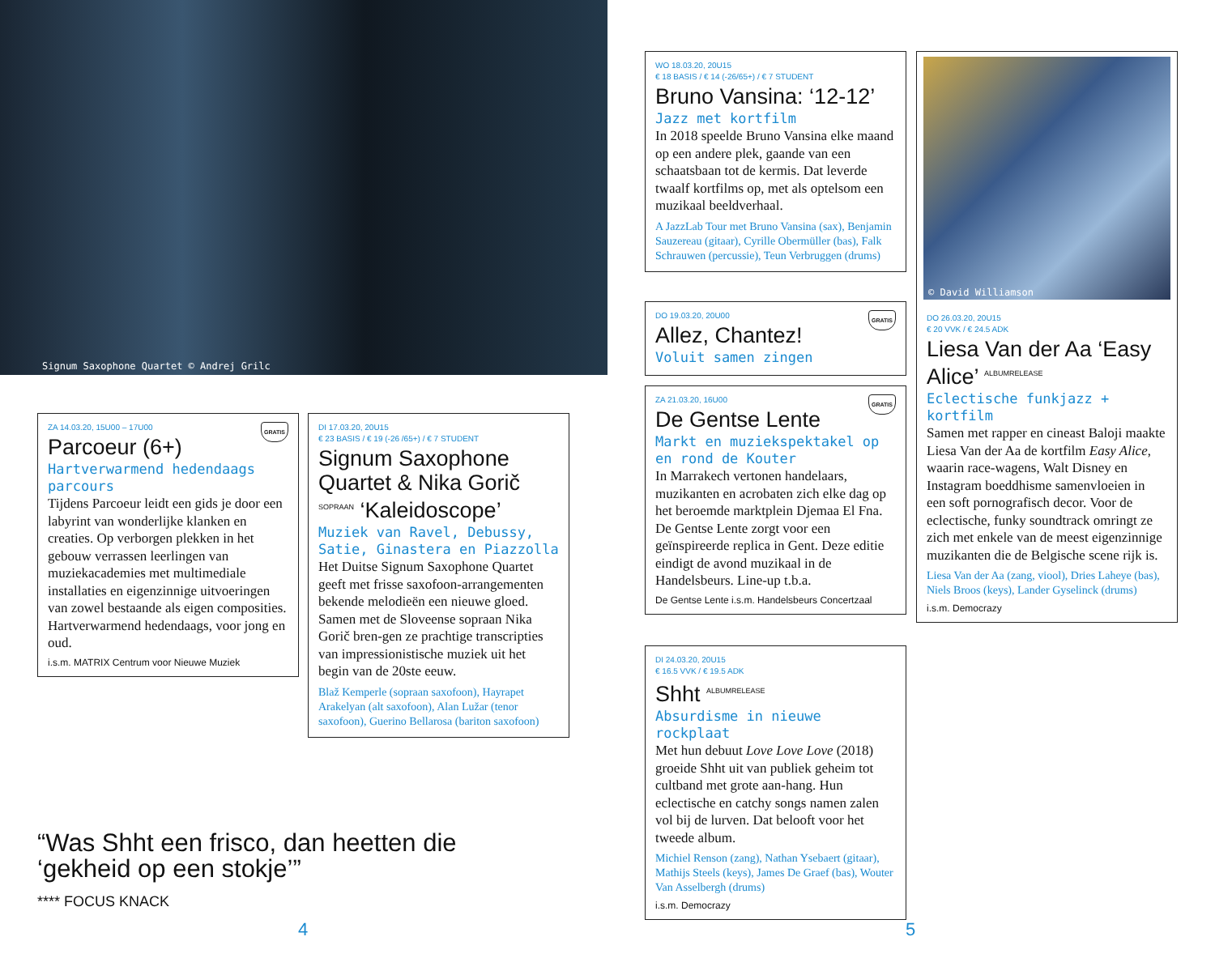Signum Saxophone Quartet © Andrej Grilc
GRATIS
ZA 14.03.20, 15U00 – 17U00
Parcoeur (6+)
Hartverwarmend hedendaags parcours
Tijdens Parcoeur leidt een gids je door een labyrint van wonderlijke klanken en creaties. Op verborgen plekken in het gebouw verrassen leerlingen van muziekacademies met multimediale installaties en eigenzinnige uitvoeringen van zowel bestaande als eigen composities. Hartverwarmend hedendaags, voor jong en oud.
i.s.m. MATRIX Centrum voor Nieuwe Muziek
DI 17.03.20, 20U15
€ 23 BASIS / € 19 (-26 /65+) / € 7 STUDENT
Signum Saxophone Quartet & Nika Gorič <sup>SOPRAAN</sup> ‘Kaleidoscope’
Muziek van Ravel, Debussy, Satie, Ginastera en Piazzolla
Het Duitse Signum Saxophone Quartet geeft met frisse saxofoon-arrangementen bekende melodieën een nieuwe gloed. Samen met de Sloveense sopraan Nika Gorič bren-gen ze prachtige transcripties van impressionistische muziek uit het begin van de 20ste eeuw.
Blaž Kemperle (sopraan saxofoon), Hayrapet Arakelyan (alt saxofoon), Alan Lužar (tenor saxofoon), Guerino Bellarosa (bariton saxofoon)
“Was Shht een frisco, dan heetten die ‘gekheid op een stokje’”
**** FOCUS KNACK
4
WO 18.03.20, 20U15
€ 18 BASIS / € 14 (-26/65+) / € 7 STUDENT
Bruno Vansina: ‘12-12’
Jazz met kortfilm
In 2018 speelde Bruno Vansina elke maand op een andere plek, gaande van een schaatsbaan tot de kermis. Dat leverde twaalf kortfilms op, met als optelsom een muzikaal beeldverhaal.
A JazzLab Tour met Bruno Vansina (sax), Benjamin Sauzereau (gitaar), Cyrille Obermüller (bas), Falk Schrauwen (percussie), Teun Verbruggen (drums)
GRATIS
DO 19.03.20, 20U00
Allez, Chantez!
Voluit samen zingen
GRATIS
ZA 21.03.20, 16U00
De Gentse Lente
Markt en muziekspektakel op en rond de Kouter
In Marrakech vertonen handelaars, muzikanten en acrobaten zich elke dag op het beroemde marktplein Djemaa El Fna. De Gentse Lente zorgt voor een geïnspireerde replica in Gent. Deze editie eindigt de avond muzikaal in de Handelsbeurs. Line-up t.b.a.
De Gentse Lente i.s.m. Handelsbeurs Concertzaal
DI 24.03.20, 20U15
€ 16.5 VVK / € 19.5 ADK
Shht <sup>ALBUMRELEASE</sup>
Absurdisme in nieuwe rockplaat
Met hun debuut Love Love Love (2018) groeide Shht uit van publiek geheim tot cultband met grote aan-hang. Hun eclectische en catchy songs namen zalen vol bij de lurven. Dat belooft voor het tweede album.
Michiel Renson (zang), Nathan Ysebaert (gitaar), Mathijs Steels (keys), James De Graef (bas), Wouter Van Asselbergh (drums)
i.s.m. Democrazy
© David Williamson
DO 26.03.20, 20U15
€ 20 VVK / € 24.5 ADK
Liesa Van der Aa ‘Easy Alice’ <sup>ALBUMRELEASE</sup>
Eclectische funkjazz + kortfilm
Samen met rapper en cineast Baloji maakte Liesa Van der Aa de kortfilm Easy Alice, waarin race-wagens, Walt Disney en Instagram boeddhisme samenvloeien in een soft pornografisch decor. Voor de eclectische, funky soundtrack omringt ze zich met enkele van de meest eigenzinnige muzikanten die de Belgische scene rijk is.
Liesa Van der Aa (zang, viool), Dries Laheye (bas), Niels Broos (keys), Lander Gyselinck (drums)
i.s.m. Democrazy
5